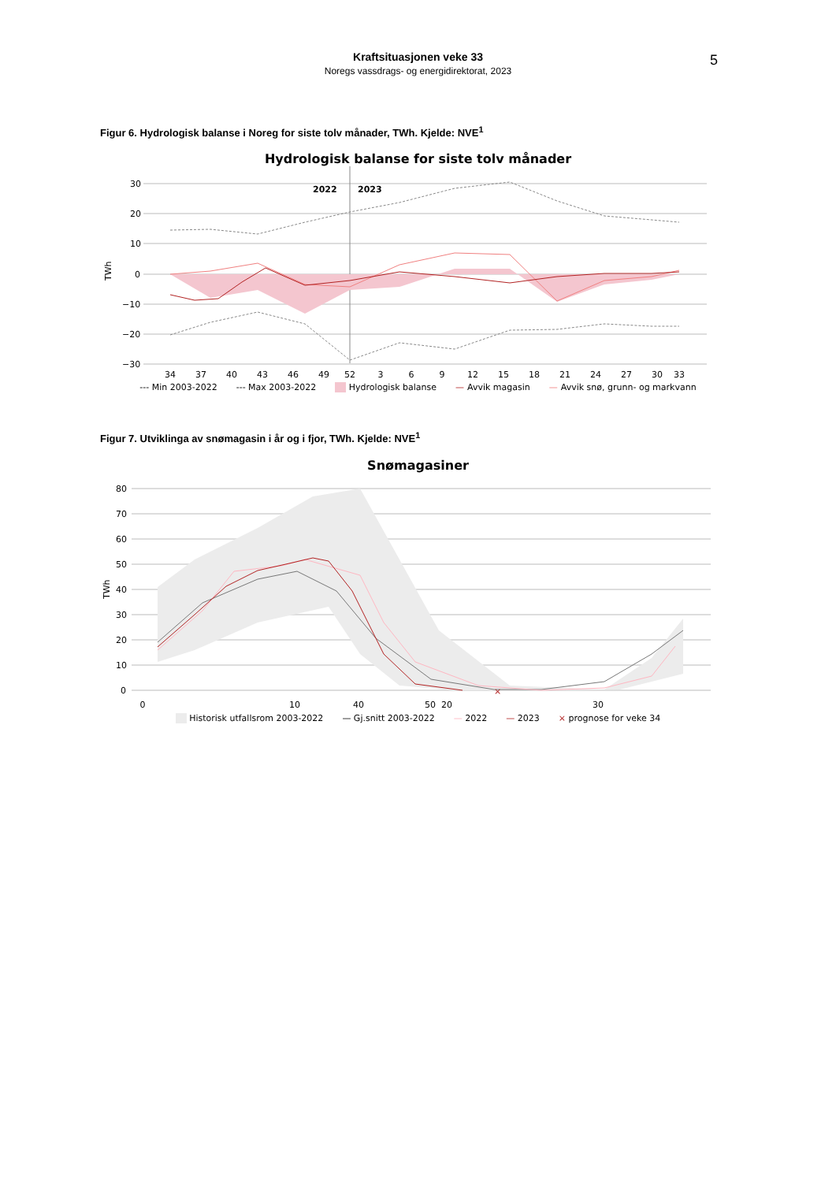Kraftsituasjonen veke 33
Noregs vassdrags- og energidirektorat, 2023
5
Figur 6. Hydrologisk balanse i Noreg for siste tolv månader, TWh. Kjelde: NVE<sup>1</sup>
Hydrologisk balanse for siste tolv månader
30
20
10
0
−10
−20
−30
TWh
2022
2023
34
37
40
43
46
49
52
3
6
9
12
15
18
21
24
27
30
33
--- Min 2003-2022 --- Max 2003-2022 Hydrologisk balanse — Avvik magasin — Avvik snø, grunn- og markvann
Figur 7. Utviklinga av snømagasin i år og i fjor, TWh. Kjelde: NVE<sup>1</sup>
Snømagasiner
80
70
60
50
40
30
20
10
0
TWh
×
0
10
20
30
40 50
Historisk utfallsrom 2003-2022 — Gj.snitt 2003-2022 — 2022 — 2023 × prognose for veke 34